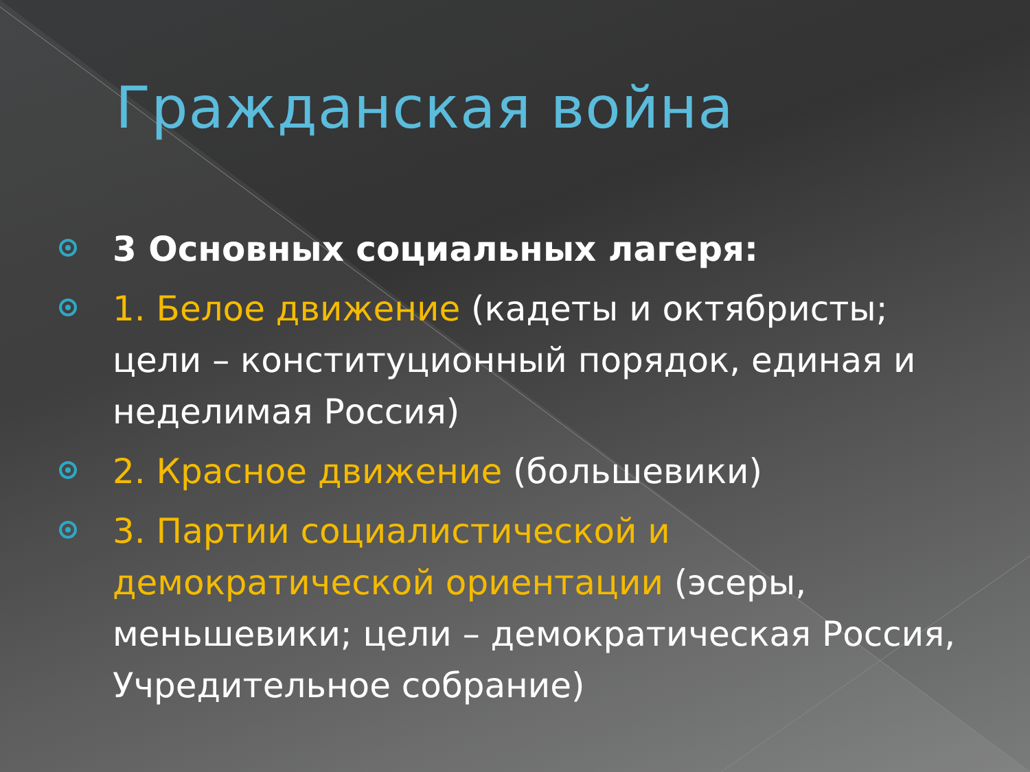Гражданская война
3 Основных социальных лагеря:
1. Белое движение (кадеты и октябристы; цели – конституционный порядок, единая и неделимая Россия)
2. Красное движение (большевики)
3. Партии социалистической и демократической ориентации (эсеры, меньшевики; цели – демократическая Россия, Учредительное собрание)